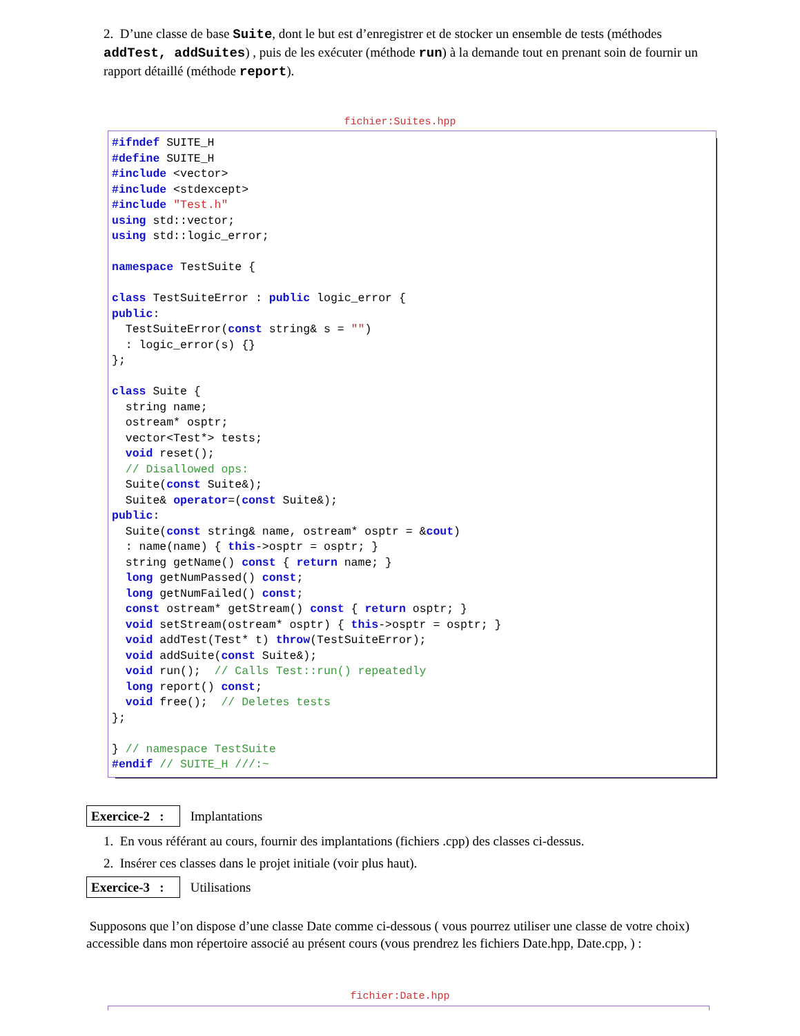2. D’une classe de base Suite, dont le but est d’enregistrer et de stocker un ensemble de tests (méthodes addTest, addSuites) , puis de les exécuter (méthode run) à la demande tout en prenant soin de fournir un rapport détaillé (méthode report).
fichier:Suites.hpp
#ifndef SUITE_H #define SUITE_H #include <vector> #include <stdexcept> #include "Test.h" using std::vector; using std::logic_error; namespace TestSuite { class TestSuiteError : public logic_error { public: TestSuiteError(const string& s = "") : logic_error(s) {} }; class Suite { string name; ostream* osptr; vector<Test*> tests; void reset(); // Disallowed ops: Suite(const Suite&); Suite& operator=(const Suite&); public: Suite(const string& name, ostream* osptr = &cout) : name(name) { this->osptr = osptr; } string getName() const { return name; } long getNumPassed() const; long getNumFailed() const; const ostream* getStream() const { return osptr; } void setStream(ostream* osptr) { this->osptr = osptr; } void addTest(Test* t) throw(TestSuiteError); void addSuite(const Suite&); void run(); // Calls Test::run() repeatedly long report() const; void free(); // Deletes tests }; } // namespace TestSuite #endif // SUITE_H ///:~
Exercice-2 : Implantations
1. En vous référant au cours, fournir des implantations (fichiers .cpp) des classes ci-dessus.
2. Insérer ces classes dans le projet initiale (voir plus haut).
Exercice-3 : Utilisations
Supposons que l’on dispose d’une classe Date comme ci-dessous ( vous pourrez utiliser une classe de votre choix) accessible dans mon répertoire associé au présent cours (vous prendrez les fichiers Date.hpp, Date.cpp, ) :
fichier:Date.hpp